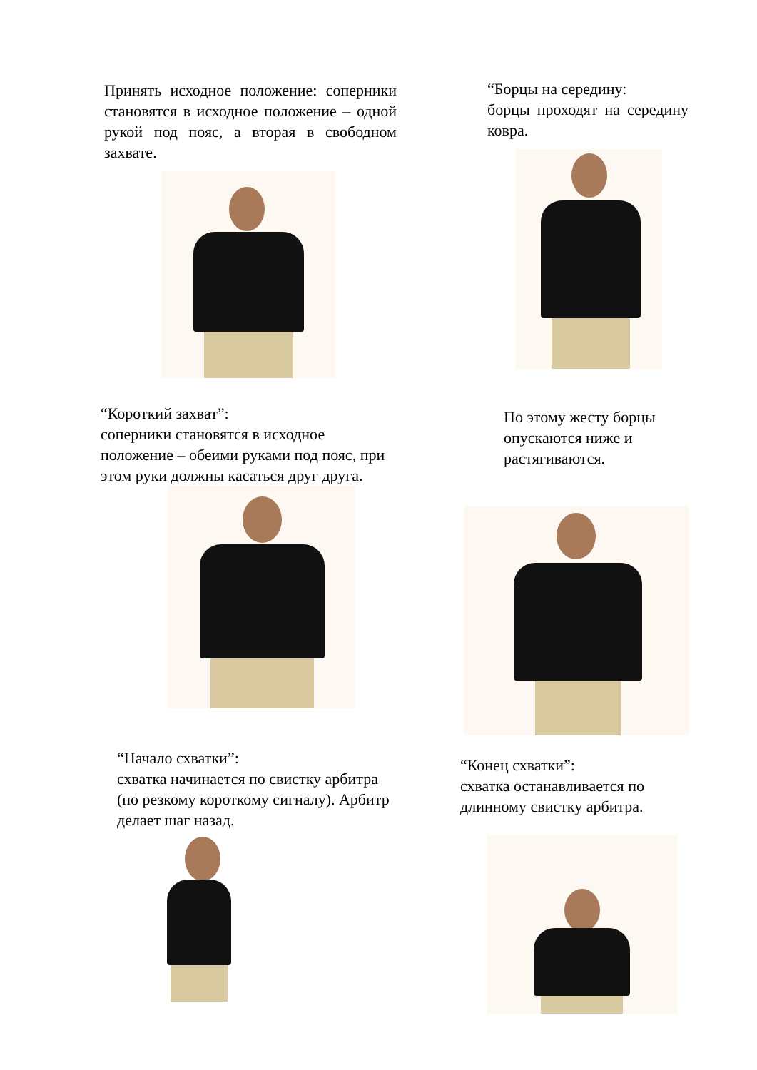Принять исходное положение: соперники становятся в исходное положение – одной рукой под пояс, а вторая в свободном захвате.
“Борцы на середину:
борцы проходят на середину ковра.
“Короткий захват”:
соперники становятся в исходное положение – обеими руками под пояс, при этом руки должны касаться друг друга.
По этому жесту борцы опускаются ниже и растягиваются.
“Начало схватки”:
схватка начинается по свистку арбитра (по резкому короткому сигналу). Арбитр делает шаг назад.
“Конец схватки”:
схватка останавливается по длинному свистку арбитра.